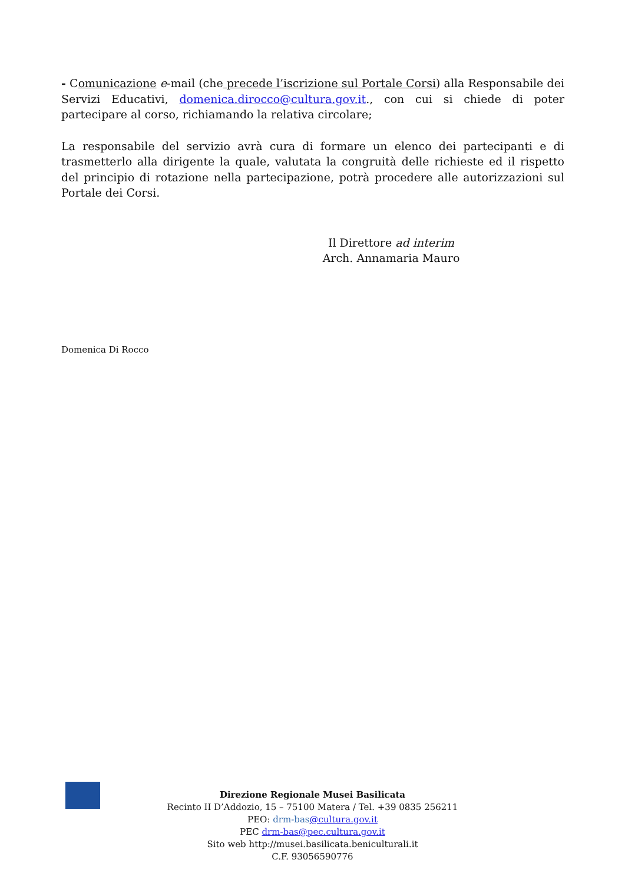- Comunicazione e-mail (che precede l’iscrizione sul Portale Corsi) alla Responsabile dei Servizi Educativi, domenica.dirocco@cultura.gov.it., con cui si chiede di poter partecipare al corso, richiamando la relativa circolare;
La responsabile del servizio avrà cura di formare un elenco dei partecipanti e di trasmetterlo alla dirigente la quale, valutata la congruità delle richieste ed il rispetto del principio di rotazione nella partecipazione, potrà procedere alle autorizzazioni sul Portale dei Corsi.
Il Direttore ad interim
Arch. Annamaria Mauro
Domenica Di Rocco
Direzione Regionale Musei Basilicata
Recinto II D’Addozio, 15 – 75100 Matera / Tel. +39 0835 256211
PEO: drm-bas@cultura.gov.it
PEC drm-bas@pec.cultura.gov.it
Sito web http://musei.basilicata.beniculturali.it
C.F. 93056590776